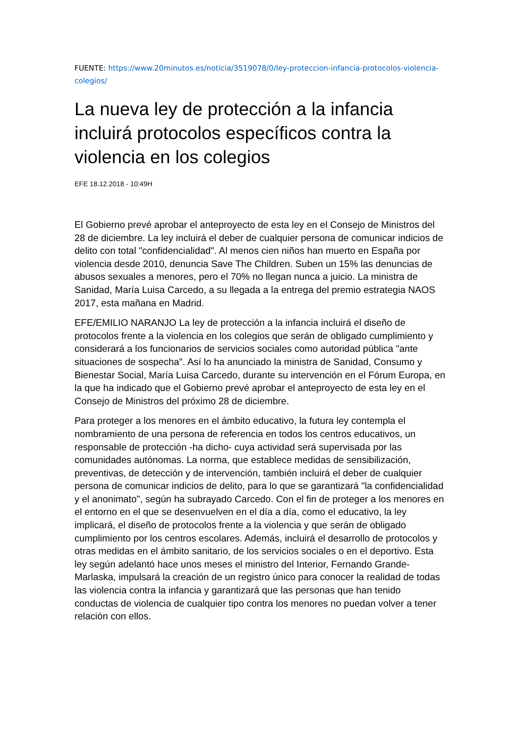FUENTE: https://www.20minutos.es/noticia/3519078/0/ley-proteccion-infancia-protocolos-violencia-colegios/
La nueva ley de protección a la infancia incluirá protocolos específicos contra la violencia en los colegios
EFE 18.12.2018 - 10:49H
El Gobierno prevé aprobar el anteproyecto de esta ley en el Consejo de Ministros del 28 de diciembre. La ley incluirá el deber de cualquier persona de comunicar indicios de delito con total "confidencialidad". Al menos cien niños han muerto en España por violencia desde 2010, denuncia Save The Children. Suben un 15% las denuncias de abusos sexuales a menores, pero el 70% no llegan nunca a juicio. La ministra de Sanidad, María Luisa Carcedo, a su llegada a la entrega del premio estrategia NAOS 2017, esta mañana en Madrid.
EFE/EMILIO NARANJO La ley de protección a la infancia incluirá el diseño de protocolos frente a la violencia en los colegios que serán de obligado cumplimiento y considerará a los funcionarios de servicios sociales como autoridad pública "ante situaciones de sospecha". Así lo ha anunciado la ministra de Sanidad, Consumo y Bienestar Social, María Luisa Carcedo, durante su intervención en el Fórum Europa, en la que ha indicado que el Gobierno prevé aprobar el anteproyecto de esta ley en el Consejo de Ministros del próximo 28 de diciembre.
Para proteger a los menores en el ámbito educativo, la futura ley contempla el nombramiento de una persona de referencia en todos los centros educativos, un responsable de protección -ha dicho- cuya actividad será supervisada por las comunidades autónomas. La norma, que establece medidas de sensibilización, preventivas, de detección y de intervención, también incluirá el deber de cualquier persona de comunicar indicios de delito, para lo que se garantizará "la confidencialidad y el anonimato", según ha subrayado Carcedo. Con el fin de proteger a los menores en el entorno en el que se desenvuelven en el día a día, como el educativo, la ley implicará, el diseño de protocolos frente a la violencia y que serán de obligado cumplimiento por los centros escolares. Además, incluirá el desarrollo de protocolos y otras medidas en el ámbito sanitario, de los servicios sociales o en el deportivo. Esta ley según adelantó hace unos meses el ministro del Interior, Fernando Grande-Marlaska, impulsará la creación de un registro único para conocer la realidad de todas las violencia contra la infancia y garantizará que las personas que han tenido conductas de violencia de cualquier tipo contra los menores no puedan volver a tener relación con ellos.